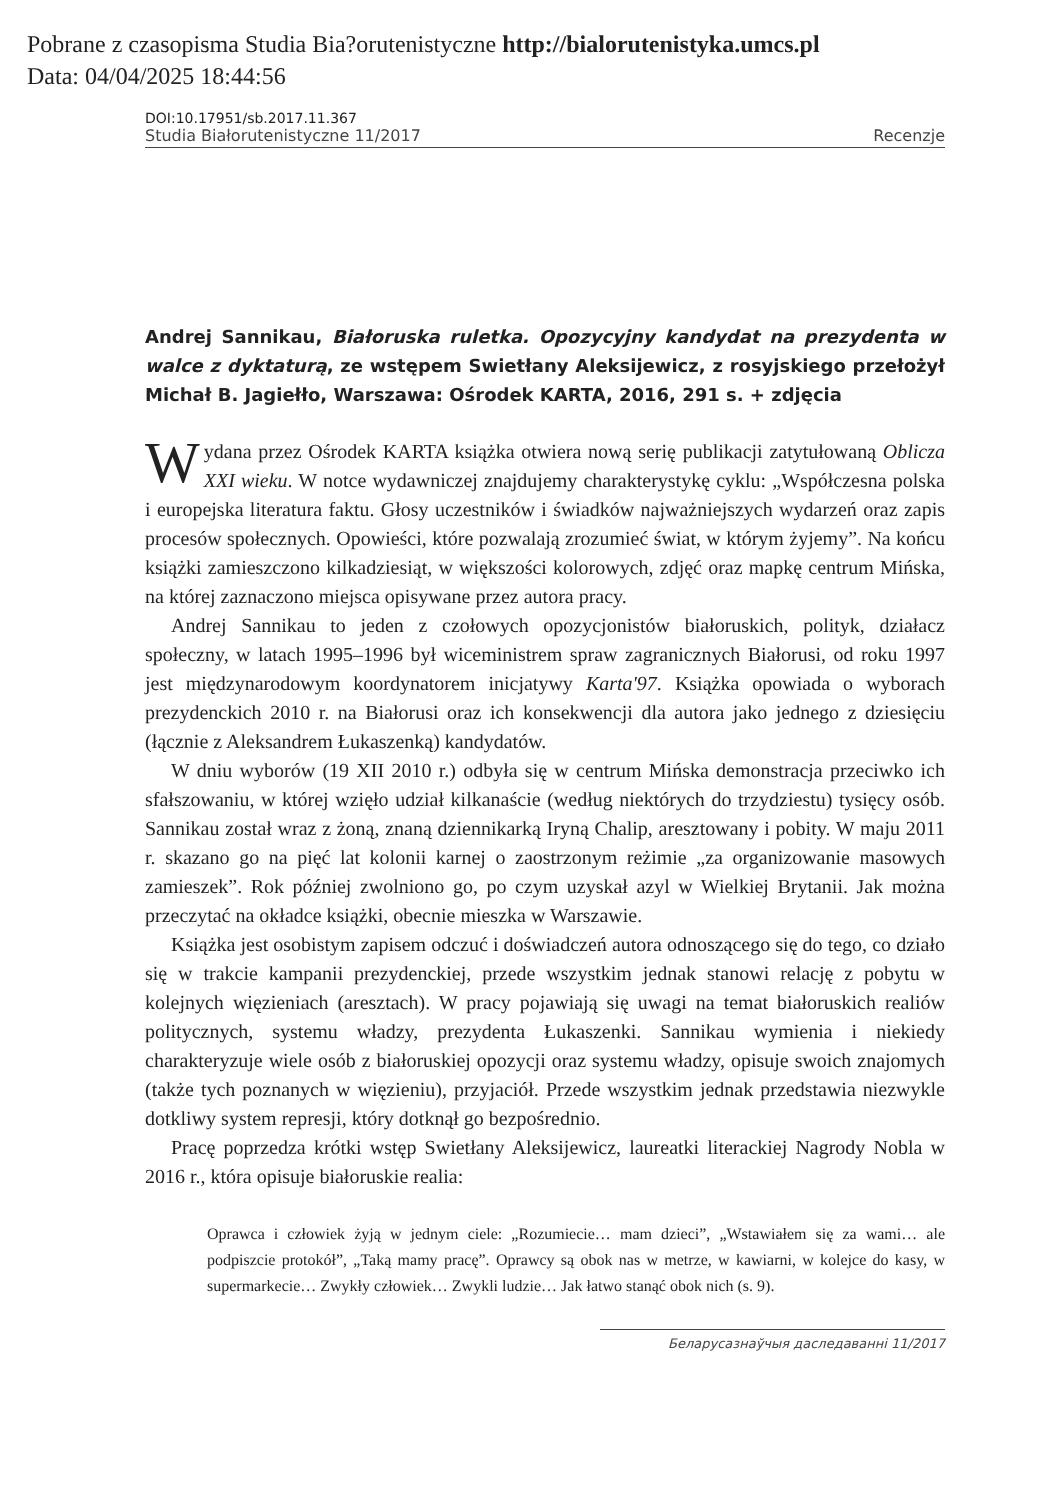Pobrane z czasopisma Studia Bia?orutenistyczne http://bialorutenistyka.umcs.pl
Data: 04/04/2025 18:44:56
DOI:10.17951/sb.2017.11.367
Studia Białorutenistyczne 11/2017 Recenzje
Andrej Sannikau, Białoruska ruletka. Opozycyjny kandydat na prezydenta w walce z dyktaturą, ze wstępem Swietłany Aleksijewicz, z rosyjskiego przełożył Michał B. Jagiełło, Warszawa: Ośrodek KARTA, 2016, 291 s. + zdjęcia
Wydana przez Ośrodek KARTA książka otwiera nową serię publikacji zatytułowaną Oblicza XXI wieku. W notce wydawniczej znajdujemy charakterystykę cyklu: „Współczesna polska i europejska literatura faktu. Głosy uczestników i świadków najważniejszych wydarzeń oraz zapis procesów społecznych. Opowieści, które pozwalają zrozumieć świat, w którym żyjemy”. Na końcu książki zamieszczono kilkadziesiąt, w większości kolorowych, zdjęć oraz mapkę centrum Mińska, na której zaznaczono miejsca opisywane przez autora pracy.
Andrej Sannikau to jeden z czołowych opozycjonistów białoruskich, polityk, działacz społeczny, w latach 1995–1996 był wiceministrem spraw zagranicznych Białorusi, od roku 1997 jest międzynarodowym koordynatorem inicjatywy Karta'97. Książka opowiada o wyborach prezydenckich 2010 r. na Białorusi oraz ich konsekwencji dla autora jako jednego z dziesięciu (łącznie z Aleksandrem Łukaszenką) kandydatów.
W dniu wyborów (19 XII 2010 r.) odbyła się w centrum Mińska demonstracja przeciwko ich sfałszowaniu, w której wzięło udział kilkanaście (według niektórych do trzydziestu) tysięcy osób. Sannikau został wraz z żoną, znaną dziennikarką Iryną Chalip, aresztowany i pobity. W maju 2011 r. skazano go na pięć lat kolonii karnej o zaostrzonym reżimie „za organizowanie masowych zamieszek”. Rok później zwolniono go, po czym uzyskał azyl w Wielkiej Brytanii. Jak można przeczytać na okładce książki, obecnie mieszka w Warszawie.
Książka jest osobistym zapisem odczuć i doświadczeń autora odnoszącego się do tego, co działo się w trakcie kampanii prezydenckiej, przede wszystkim jednak stanowi relację z pobytu w kolejnych więzieniach (aresztach). W pracy pojawiają się uwagi na temat białoruskich realiów politycznych, systemu władzy, prezydenta Łukaszenki. Sannikau wymienia i niekiedy charakteryzuje wiele osób z białoruskiej opozycji oraz systemu władzy, opisuje swoich znajomych (także tych poznanych w więzieniu), przyjaciół. Przede wszystkim jednak przedstawia niezwykle dotkliwy system represji, który dotknął go bezpośrednio.
Pracę poprzedza krótki wstęp Swietłany Aleksijewicz, laureatki literackiej Nagrody Nobla w 2016 r., która opisuje białoruskie realia:
Oprawca i człowiek żyją w jednym ciele: „Rozumiecie… mam dzieci”, „Wstawiałem się za wami… ale podpiszcie protokół”, „Taką mamy pracę”. Oprawcy są obok nas w metrze, w kawiarni, w kolejce do kasy, w supermarkecie… Zwykły człowiek… Zwykli ludzie… Jak łatwo stanąć obok nich (s. 9).
Беларусазнаўчыя даследаванні 11/2017